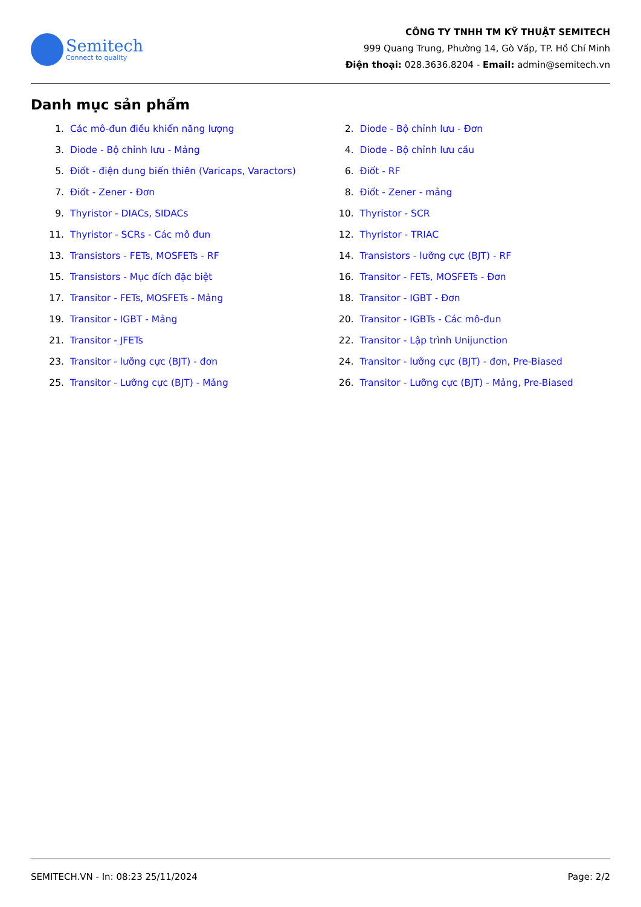Semitech
Connect to quality
CÔNG TY TNHH TM KỸ THUẬT SEMITECH
999 Quang Trung, Phường 14, Gò Vấp, TP. Hồ Chí Minh
Điện thoại: 028.3636.8204 - Email: admin@semitech.vn
Danh mục sản phẩm
1. Các mô-đun điều khiển năng lượng
3. Diode - Bộ chỉnh lưu - Mảng
5. Điốt - điện dung biến thiên (Varicaps, Varactors)
7. Điốt - Zener - Đơn
9. Thyristor - DIACs, SIDACs
11. Thyristor - SCRs - Các mô đun
13. Transistors - FETs, MOSFETs - RF
15. Transistors - Mục đích đặc biệt
17. Transitor - FETs, MOSFETs - Mảng
19. Transitor - IGBT - Mảng
21. Transitor - JFETs
23. Transitor - lưỡng cực (BJT) - đơn
25. Transitor - Lưỡng cực (BJT) - Mảng
2. Diode - Bộ chỉnh lưu - Đơn
4. Diode - Bộ chỉnh lưu cầu
6. Điốt - RF
8. Điốt - Zener - mảng
10. Thyristor - SCR
12. Thyristor - TRIAC
14. Transistors - lưỡng cực (BJT) - RF
16. Transitor - FETs, MOSFETs - Đơn
18. Transitor - IGBT - Đơn
20. Transitor - IGBTs - Các mô-đun
22. Transitor - Lập trình Unijunction
24. Transitor - lưỡng cực (BJT) - đơn, Pre-Biased
26. Transitor - Lưỡng cực (BJT) - Mảng, Pre-Biased
SEMITECH.VN - In: 08:23 25/11/2024 Page: 2/2